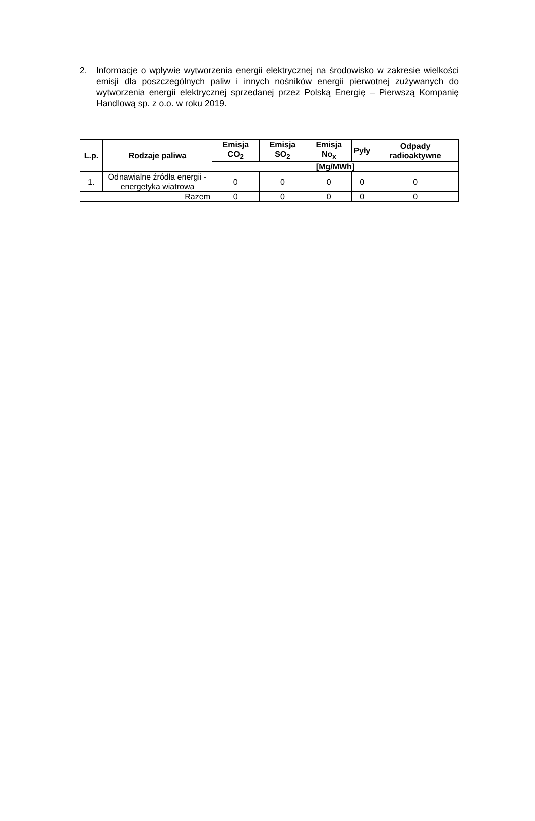2. Informacje o wpływie wytworzenia energii elektrycznej na środowisko w zakresie wielkości emisji dla poszczególnych paliw i innych nośników energii pierwotnej zużywanych do wytworzenia energii elektrycznej sprzedanej przez Polską Energię – Pierwszą Kompanię Handlową sp. z o.o. w roku 2019.
| L.p. | Rodzaje paliwa | Emisja CO<sub>2</sub> | Emisja SO<sub>2</sub> | Emisja No<sub>x</sub> | Pyły | Odpady radioaktywne |
| --- | --- | --- | --- | --- | --- | --- |
| | | [Mg/MWh] | | | | |
| 1. | Odnawialne źródła energii - energetyka wiatrowa | 0 | 0 | 0 | 0 | 0 |
| Razem | | 0 | 0 | 0 | 0 | 0 |